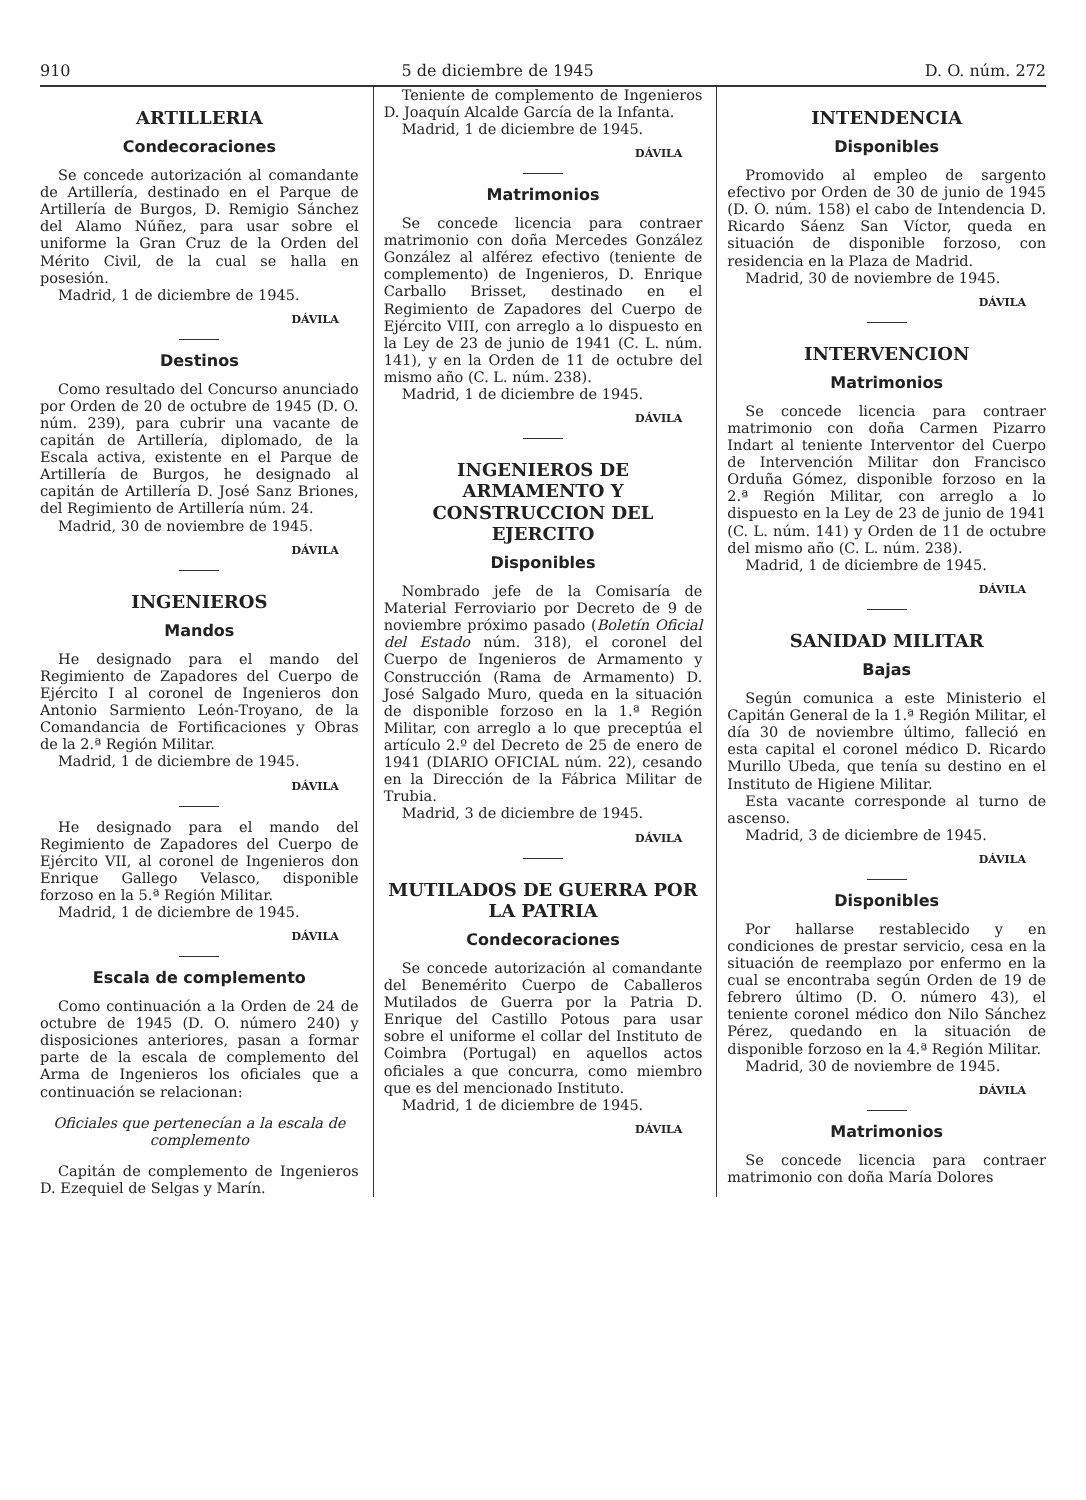910 5 de diciembre de 1945 D. O. núm. 272
ARTILLERIA
Condecoraciones
Se concede autorización al comandante de Artillería, destinado en el Parque de Artillería de Burgos, D. Remigio Sánchez del Alamo Núñez, para usar sobre el uniforme la Gran Cruz de la Orden del Mérito Civil, de la cual se halla en posesión.
Madrid, 1 de diciembre de 1945.
DÁVILA
Destinos
Como resultado del Concurso anunciado por Orden de 20 de octubre de 1945 (D. O. núm. 239), para cubrir una vacante de capitán de Artillería, diplomado, de la Escala activa, existente en el Parque de Artillería de Burgos, he designado al capitán de Artillería D. José Sanz Briones, del Regimiento de Artillería núm. 24.
Madrid, 30 de noviembre de 1945.
DÁVILA
INGENIEROS
Mandos
He designado para el mando del Regimiento de Zapadores del Cuerpo de Ejército I al coronel de Ingenieros don Antonio Sarmiento León-Troyano, de la Comandancia de Fortificaciones y Obras de la 2.ª Región Militar.
Madrid, 1 de diciembre de 1945.
DÁVILA
He designado para el mando del Regimiento de Zapadores del Cuerpo de Ejército VII, al coronel de Ingenieros don Enrique Gallego Velasco, disponible forzoso en la 5.ª Región Militar.
Madrid, 1 de diciembre de 1945.
DÁVILA
Escala de complemento
Como continuación a la Orden de 24 de octubre de 1945 (D. O. número 240) y disposiciones anteriores, pasan a formar parte de la escala de complemento del Arma de Ingenieros los oficiales que a continuación se relacionan:
Oficiales que pertenecían a la escala de complemento
Capitán de complemento de Ingenieros D. Ezequiel de Selgas y Marín.
Teniente de complemento de Ingenieros D. Joaquín Alcalde García de la Infanta.
Madrid, 1 de diciembre de 1945.
DÁVILA
Matrimonios
Se concede licencia para contraer matrimonio con doña Mercedes González González al alférez efectivo (teniente de complemento) de Ingenieros, D. Enrique Carballo Brisset, destinado en el Regimiento de Zapadores del Cuerpo de Ejército VIII, con arreglo a lo dispuesto en la Ley de 23 de junio de 1941 (C. L. núm. 141), y en la Orden de 11 de octubre del mismo año (C. L. núm. 238).
Madrid, 1 de diciembre de 1945.
DÁVILA
INGENIEROS DE ARMAMENTO Y CONSTRUCCION DEL EJERCITO
Disponibles
Nombrado jefe de la Comisaría de Material Ferroviario por Decreto de 9 de noviembre próximo pasado (Boletín Oficial del Estado núm. 318), el coronel del Cuerpo de Ingenieros de Armamento y Construcción (Rama de Armamento) D. José Salgado Muro, queda en la situación de disponible forzoso en la 1.ª Región Militar, con arreglo a lo que preceptúa el artículo 2.º del Decreto de 25 de enero de 1941 (DIARIO OFICIAL núm. 22), cesando en la Dirección de la Fábrica Militar de Trubia.
Madrid, 3 de diciembre de 1945.
DÁVILA
MUTILADOS DE GUERRA POR LA PATRIA
Condecoraciones
Se concede autorización al comandante del Benemérito Cuerpo de Caballeros Mutilados de Guerra por la Patria D. Enrique del Castillo Potous para usar sobre el uniforme el collar del Instituto de Coimbra (Portugal) en aquellos actos oficiales a que concurra, como miembro que es del mencionado Instituto.
Madrid, 1 de diciembre de 1945.
DÁVILA
INTENDENCIA
Disponibles
Promovido al empleo de sargento efectivo por Orden de 30 de junio de 1945 (D. O. núm. 158) el cabo de Intendencia D. Ricardo Sáenz San Víctor, queda en situación de disponible forzoso, con residencia en la Plaza de Madrid.
Madrid, 30 de noviembre de 1945.
DÁVILA
INTERVENCION
Matrimonios
Se concede licencia para contraer matrimonio con doña Carmen Pizarro Indart al teniente Interventor del Cuerpo de Intervención Militar don Francisco Orduña Gómez, disponible forzoso en la 2.ª Región Militar, con arreglo a lo dispuesto en la Ley de 23 de junio de 1941 (C. L. núm. 141) y Orden de 11 de octubre del mismo año (C. L. núm. 238).
Madrid, 1 de diciembre de 1945.
DÁVILA
SANIDAD MILITAR
Bajas
Según comunica a este Ministerio el Capitán General de la 1.ª Región Militar, el día 30 de noviembre último, falleció en esta capital el coronel médico D. Ricardo Murillo Ubeda, que tenía su destino en el Instituto de Higiene Militar.
Esta vacante corresponde al turno de ascenso.
Madrid, 3 de diciembre de 1945.
DÁVILA
Disponibles
Por hallarse restablecido y en condiciones de prestar servicio, cesa en la situación de reemplazo por enfermo en la cual se encontraba según Orden de 19 de febrero último (D. O. número 43), el teniente coronel médico don Nilo Sánchez Pérez, quedando en la situación de disponible forzoso en la 4.ª Región Militar.
Madrid, 30 de noviembre de 1945.
DÁVILA
Matrimonios
Se concede licencia para contraer matrimonio con doña María Dolores